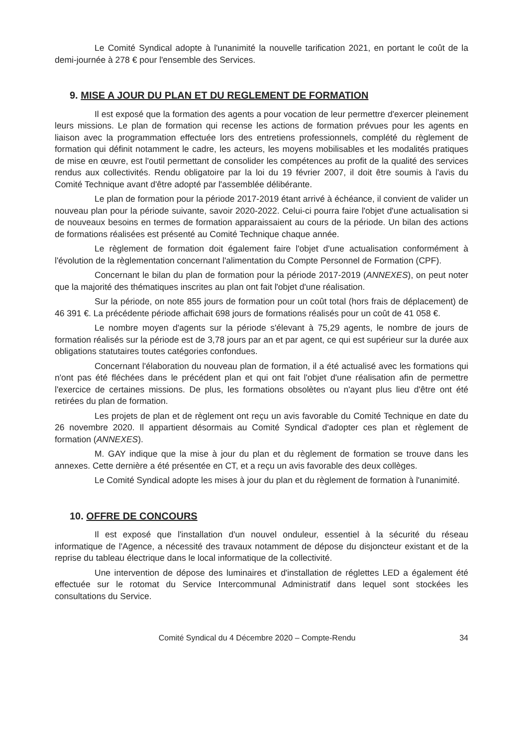Le Comité Syndical adopte à l'unanimité la nouvelle tarification 2021, en portant le coût de la demi-journée à 278 € pour l'ensemble des Services.
9. MISE A JOUR DU PLAN ET DU REGLEMENT DE FORMATION
Il est exposé que la formation des agents a pour vocation de leur permettre d'exercer pleinement leurs missions. Le plan de formation qui recense les actions de formation prévues pour les agents en liaison avec la programmation effectuée lors des entretiens professionnels, complété du règlement de formation qui définit notamment le cadre, les acteurs, les moyens mobilisables et les modalités pratiques de mise en œuvre, est l'outil permettant de consolider les compétences au profit de la qualité des services rendus aux collectivités. Rendu obligatoire par la loi du 19 février 2007, il doit être soumis à l'avis du Comité Technique avant d'être adopté par l'assemblée délibérante.
Le plan de formation pour la période 2017-2019 étant arrivé à échéance, il convient de valider un nouveau plan pour la période suivante, savoir 2020-2022. Celui-ci pourra faire l'objet d'une actualisation si de nouveaux besoins en termes de formation apparaissaient au cours de la période. Un bilan des actions de formations réalisées est présenté au Comité Technique chaque année.
Le règlement de formation doit également faire l'objet d'une actualisation conformément à l'évolution de la règlementation concernant l'alimentation du Compte Personnel de Formation (CPF).
Concernant le bilan du plan de formation pour la période 2017-2019 (ANNEXES), on peut noter que la majorité des thématiques inscrites au plan ont fait l'objet d'une réalisation.
Sur la période, on note 855 jours de formation pour un coût total (hors frais de déplacement) de 46 391 €. La précédente période affichait 698 jours de formations réalisés pour un coût de 41 058 €.
Le nombre moyen d'agents sur la période s'élevant à 75,29 agents, le nombre de jours de formation réalisés sur la période est de 3,78 jours par an et par agent, ce qui est supérieur sur la durée aux obligations statutaires toutes catégories confondues.
Concernant l'élaboration du nouveau plan de formation, il a été actualisé avec les formations qui n'ont pas été fléchées dans le précédent plan et qui ont fait l'objet d'une réalisation afin de permettre l'exercice de certaines missions. De plus, les formations obsolètes ou n'ayant plus lieu d'être ont été retirées du plan de formation.
Les projets de plan et de règlement ont reçu un avis favorable du Comité Technique en date du 26 novembre 2020. Il appartient désormais au Comité Syndical d'adopter ces plan et règlement de formation (ANNEXES).
M. GAY indique que la mise à jour du plan et du règlement de formation se trouve dans les annexes. Cette dernière a été présentée en CT, et a reçu un avis favorable des deux collèges.
Le Comité Syndical adopte les mises à jour du plan et du règlement de formation à l'unanimité.
10. OFFRE DE CONCOURS
Il est exposé que l'installation d'un nouvel onduleur, essentiel à la sécurité du réseau informatique de l'Agence, a nécessité des travaux notamment de dépose du disjoncteur existant et de la reprise du tableau électrique dans le local informatique de la collectivité.
Une intervention de dépose des luminaires et d'installation de réglettes LED a également été effectuée sur le rotomat du Service Intercommunal Administratif dans lequel sont stockées les consultations du Service.
Comité Syndical du 4 Décembre 2020 – Compte-Rendu 34